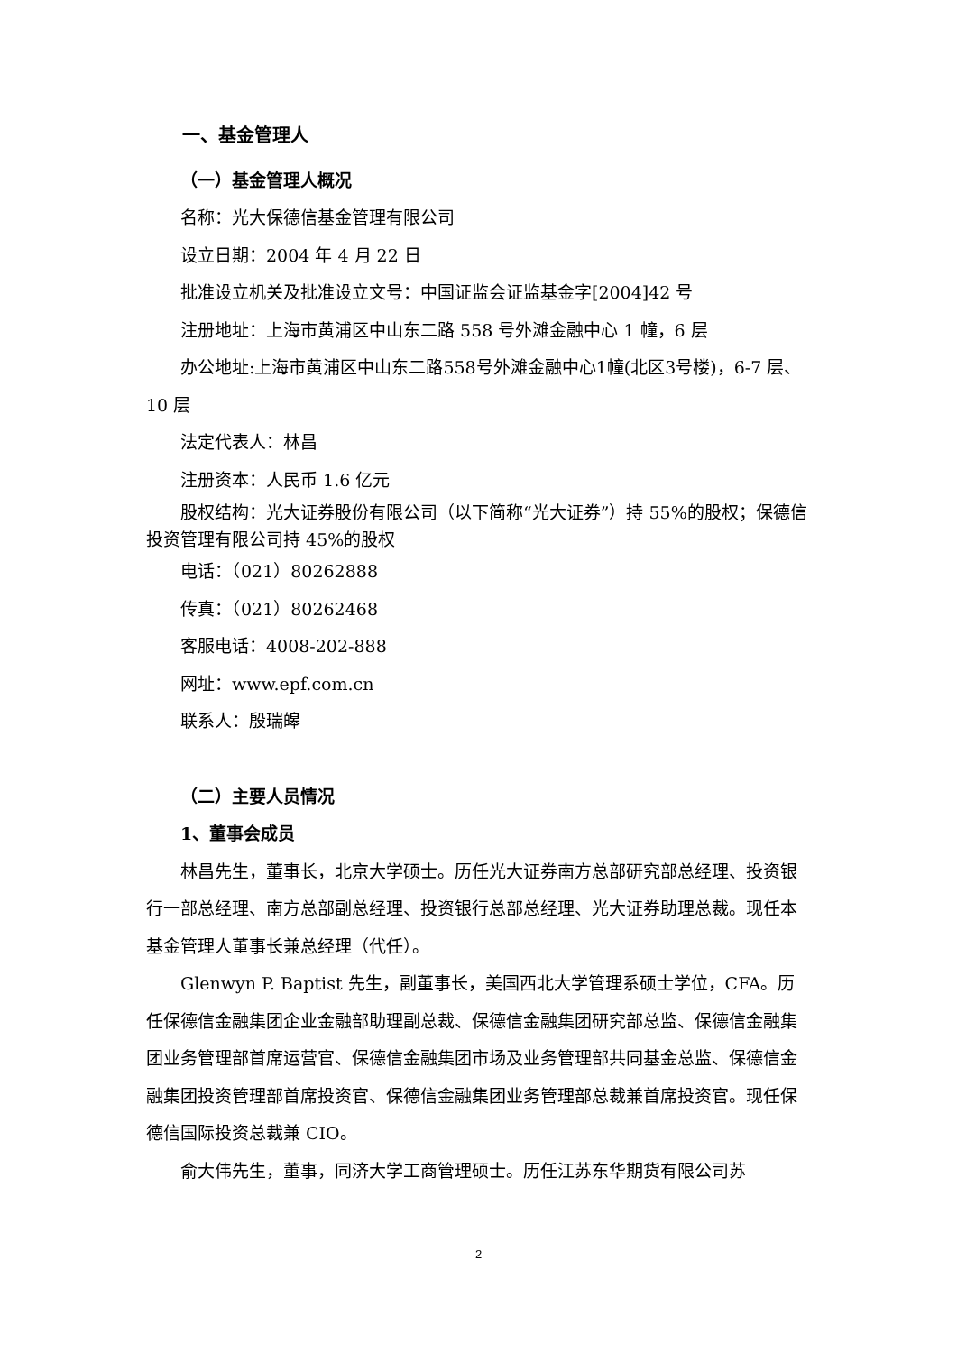一、基金管理人
（一）基金管理人概况
名称：光大保德信基金管理有限公司
设立日期：2004 年 4 月 22 日
批准设立机关及批准设立文号：中国证监会证监基金字[2004]42 号
注册地址：上海市黄浦区中山东二路 558 号外滩金融中心 1 幢，6 层
办公地址:上海市黄浦区中山东二路558号外滩金融中心1幢(北区3号楼)，6-7 层、10 层
法定代表人：林昌
注册资本：人民币 1.6 亿元
股权结构：光大证券股份有限公司（以下简称“光大证券”）持 55%的股权；保德信投资管理有限公司持 45%的股权
电话：（021）80262888
传真：（021）80262468
客服电话：4008-202-888
网址：www.epf.com.cn
联系人：殷瑞皞
（二）主要人员情况
1、董事会成员
林昌先生，董事长，北京大学硕士。历任光大证券南方总部研究部总经理、投资银行一部总经理、南方总部副总经理、投资银行总部总经理、光大证券助理总裁。现任本基金管理人董事长兼总经理（代任）。
Glenwyn P. Baptist 先生，副董事长，美国西北大学管理系硕士学位，CFA。历任保德信金融集团企业金融部助理副总裁、保德信金融集团研究部总监、保德信金融集团业务管理部首席运营官、保德信金融集团市场及业务管理部共同基金总监、保德信金融集团投资管理部首席投资官、保德信金融集团业务管理部总裁兼首席投资官。现任保德信国际投资总裁兼 CIO。
俞大伟先生，董事，同济大学工商管理硕士。历任江苏东华期货有限公司苏
2